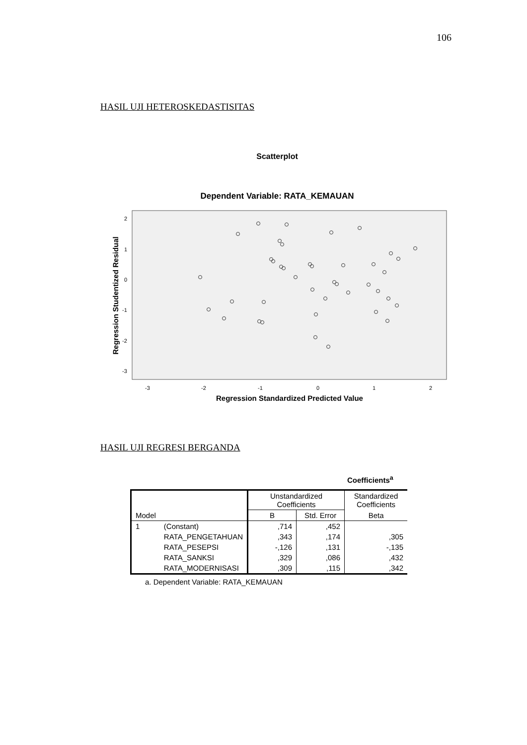106
HASIL UJI HETEROSKEDASTISITAS
Scatterplot
Dependent Variable: RATA_KEMAUAN
2
1
0
-1
-2
-3
-3
-2
-1
0
1
2
Regression Standardized Predicted Value
Regression Studentized Residual
HASIL UJI REGRESI BERGANDA
Coefficients<sup>a</sup>
| | | Unstandardized Coefficients | | Standardized Coefficients |
| Model | | B | Std. Error | Beta |
| 1 | (Constant) | ,714 | ,452 | |
| | RATA_PENGETAHUAN | ,343 | ,174 | ,305 |
| | RATA_PESEPSI | -,126 | ,131 | -,135 |
| | RATA_SANKSI | ,329 | ,086 | ,432 |
| | RATA_MODERNISASI | ,309 | ,115 | ,342 |
a. Dependent Variable: RATA_KEMAUAN